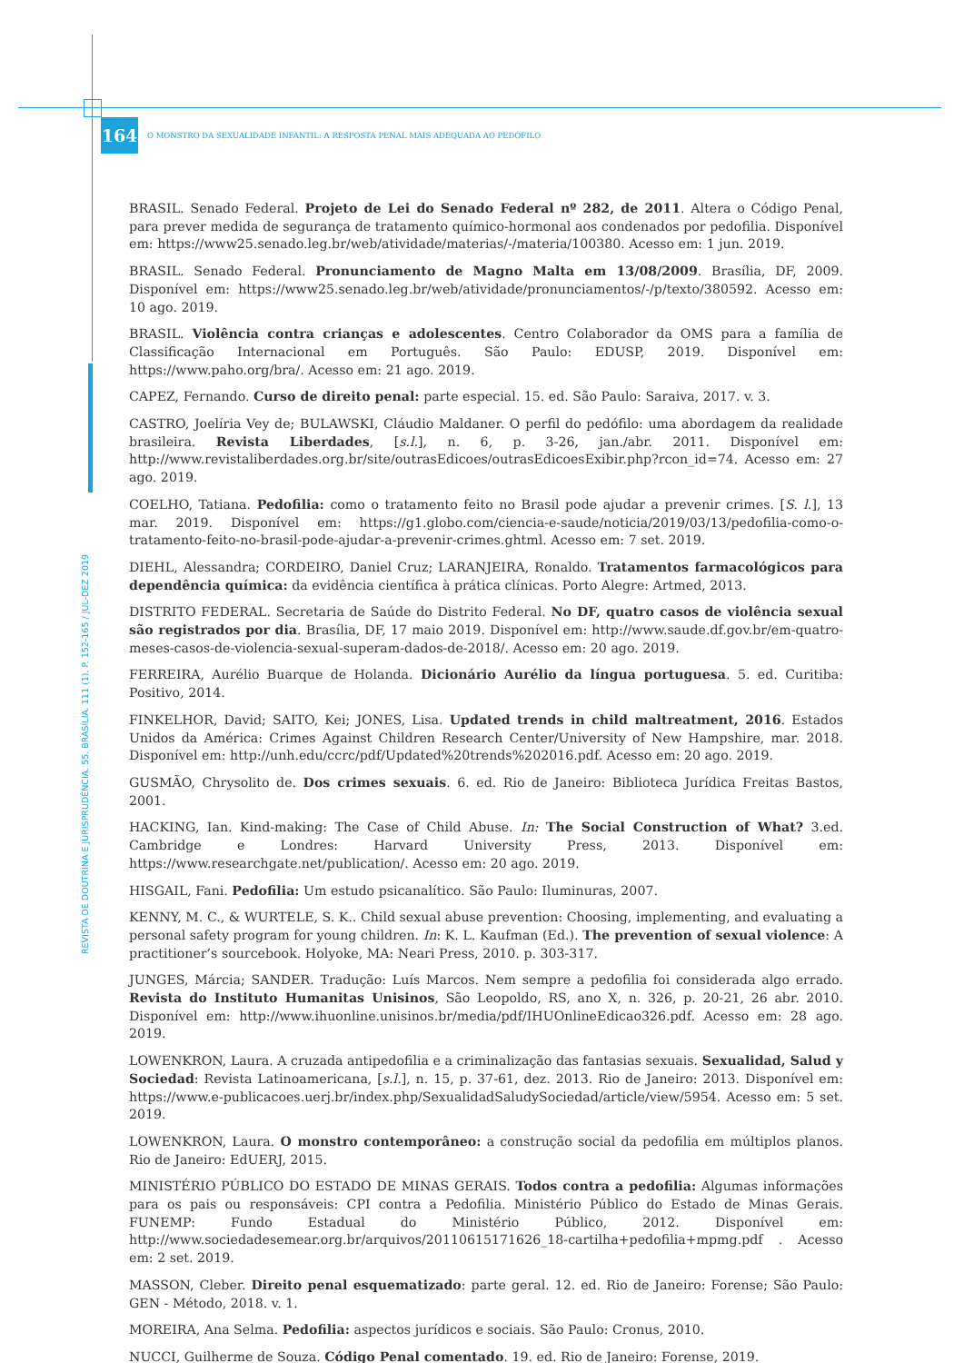164
O MONSTRO DA SEXUALIDADE INFANTIL: A RESPOSTA PENAL MAIS ADEQUADA AO PEDÓFILO
BRASIL. Senado Federal. Projeto de Lei do Senado Federal nº 282, de 2011. Altera o Código Penal, para prever medida de segurança de tratamento químico-hormonal aos condenados por pedofilia. Disponível em: https://www25.senado.leg.br/web/atividade/materias/-/materia/100380. Acesso em: 1 jun. 2019.
BRASIL. Senado Federal. Pronunciamento de Magno Malta em 13/08/2009. Brasília, DF, 2009. Disponível em: https://www25.senado.leg.br/web/atividade/pronunciamentos/-/p/texto/380592. Acesso em: 10 ago. 2019.
BRASIL. Violência contra crianças e adolescentes. Centro Colaborador da OMS para a família de Classificação Internacional em Português. São Paulo: EDUSP, 2019. Disponível em: https://www.paho.org/bra/. Acesso em: 21 ago. 2019.
CAPEZ, Fernando. Curso de direito penal: parte especial. 15. ed. São Paulo: Saraiva, 2017. v. 3.
CASTRO, Joelíria Vey de; BULAWSKI, Cláudio Maldaner. O perfil do pedófilo: uma abordagem da realidade brasileira. Revista Liberdades, [s.l.], n. 6, p. 3-26, jan./abr. 2011. Disponível em: http://www.revistaliberdades.org.br/site/outrasEdicoes/outrasEdicoesExibir.php?rcon_id=74. Acesso em: 27 ago. 2019.
COELHO, Tatiana. Pedofilia: como o tratamento feito no Brasil pode ajudar a prevenir crimes. [S. l.], 13 mar. 2019. Disponível em: https://g1.globo.com/ciencia-e-saude/noticia/2019/03/13/pedofilia-como-o-tratamento-feito-no-brasil-pode-ajudar-a-prevenir-crimes.ghtml. Acesso em: 7 set. 2019.
DIEHL, Alessandra; CORDEIRO, Daniel Cruz; LARANJEIRA, Ronaldo. Tratamentos farmacológicos para dependência química: da evidência científica à prática clínicas. Porto Alegre: Artmed, 2013.
DISTRITO FEDERAL. Secretaria de Saúde do Distrito Federal. No DF, quatro casos de violência sexual são registrados por dia. Brasília, DF, 17 maio 2019. Disponível em: http://www.saude.df.gov.br/em-quatro-meses-casos-de-violencia-sexual-superam-dados-de-2018/. Acesso em: 20 ago. 2019.
FERREIRA, Aurélio Buarque de Holanda. Dicionário Aurélio da língua portuguesa. 5. ed. Curitiba: Positivo, 2014.
FINKELHOR, David; SAITO, Kei; JONES, Lisa. Updated trends in child maltreatment, 2016. Estados Unidos da América: Crimes Against Children Research Center/University of New Hampshire, mar. 2018. Disponível em: http://unh.edu/ccrc/pdf/Updated%20trends%202016.pdf. Acesso em: 20 ago. 2019.
GUSMÃO, Chrysolito de. Dos crimes sexuais. 6. ed. Rio de Janeiro: Biblioteca Jurídica Freitas Bastos, 2001.
HACKING, Ian. Kind-making: The Case of Child Abuse. In: The Social Construction of What? 3.ed. Cambridge e Londres: Harvard University Press, 2013. Disponível em: https://www.researchgate.net/publication/. Acesso em: 20 ago. 2019.
HISGAIL, Fani. Pedofilia: Um estudo psicanalítico. São Paulo: Iluminuras, 2007.
KENNY, M. C., & WURTELE, S. K.. Child sexual abuse prevention: Choosing, implementing, and evaluating a personal safety program for young children. In: K. L. Kaufman (Ed.). The prevention of sexual violence: A practitioner’s sourcebook. Holyoke, MA: Neari Press, 2010. p. 303-317.
JUNGES, Márcia; SANDER. Tradução: Luís Marcos. Nem sempre a pedofilia foi considerada algo errado. Revista do Instituto Humanitas Unisinos, São Leopoldo, RS, ano X, n. 326, p. 20-21, 26 abr. 2010. Disponível em: http://www.ihuonline.unisinos.br/media/pdf/IHUOnlineEdicao326.pdf. Acesso em: 28 ago. 2019.
LOWENKRON, Laura. A cruzada antipedofilia e a criminalização das fantasias sexuais. Sexualidad, Salud y Sociedad: Revista Latinoamericana, [s.l.], n. 15, p. 37-61, dez. 2013. Rio de Janeiro: 2013. Disponível em: https://www.e-publicacoes.uerj.br/index.php/SexualidadSaludySociedad/article/view/5954. Acesso em: 5 set. 2019.
LOWENKRON, Laura. O monstro contemporâneo: a construção social da pedofilia em múltiplos planos. Rio de Janeiro: EdUERJ, 2015.
MINISTÉRIO PÚBLICO DO ESTADO DE MINAS GERAIS. Todos contra a pedofilia: Algumas informações para os pais ou responsáveis: CPI contra a Pedofilia. Ministério Público do Estado de Minas Gerais. FUNEMP: Fundo Estadual do Ministério Público, 2012. Disponível em: http://www.sociedadesemear.org.br/arquivos/20110615171626_18-cartilha+pedofilia+mpmg.pdf . Acesso em: 2 set. 2019.
MASSON, Cleber. Direito penal esquematizado: parte geral. 12. ed. Rio de Janeiro: Forense; São Paulo: GEN - Método, 2018. v. 1.
MOREIRA, Ana Selma. Pedofilia: aspectos jurídicos e sociais. São Paulo: Cronus, 2010.
NUCCI, Guilherme de Souza. Código Penal comentado. 19. ed. Rio de Janeiro: Forense, 2019.
REVISTA DE DOUTRINA E JURISPRUDÊNCIA. 55. BRASÍLIA. 111 (1). P. 152-165 / JUL-DEZ 2019